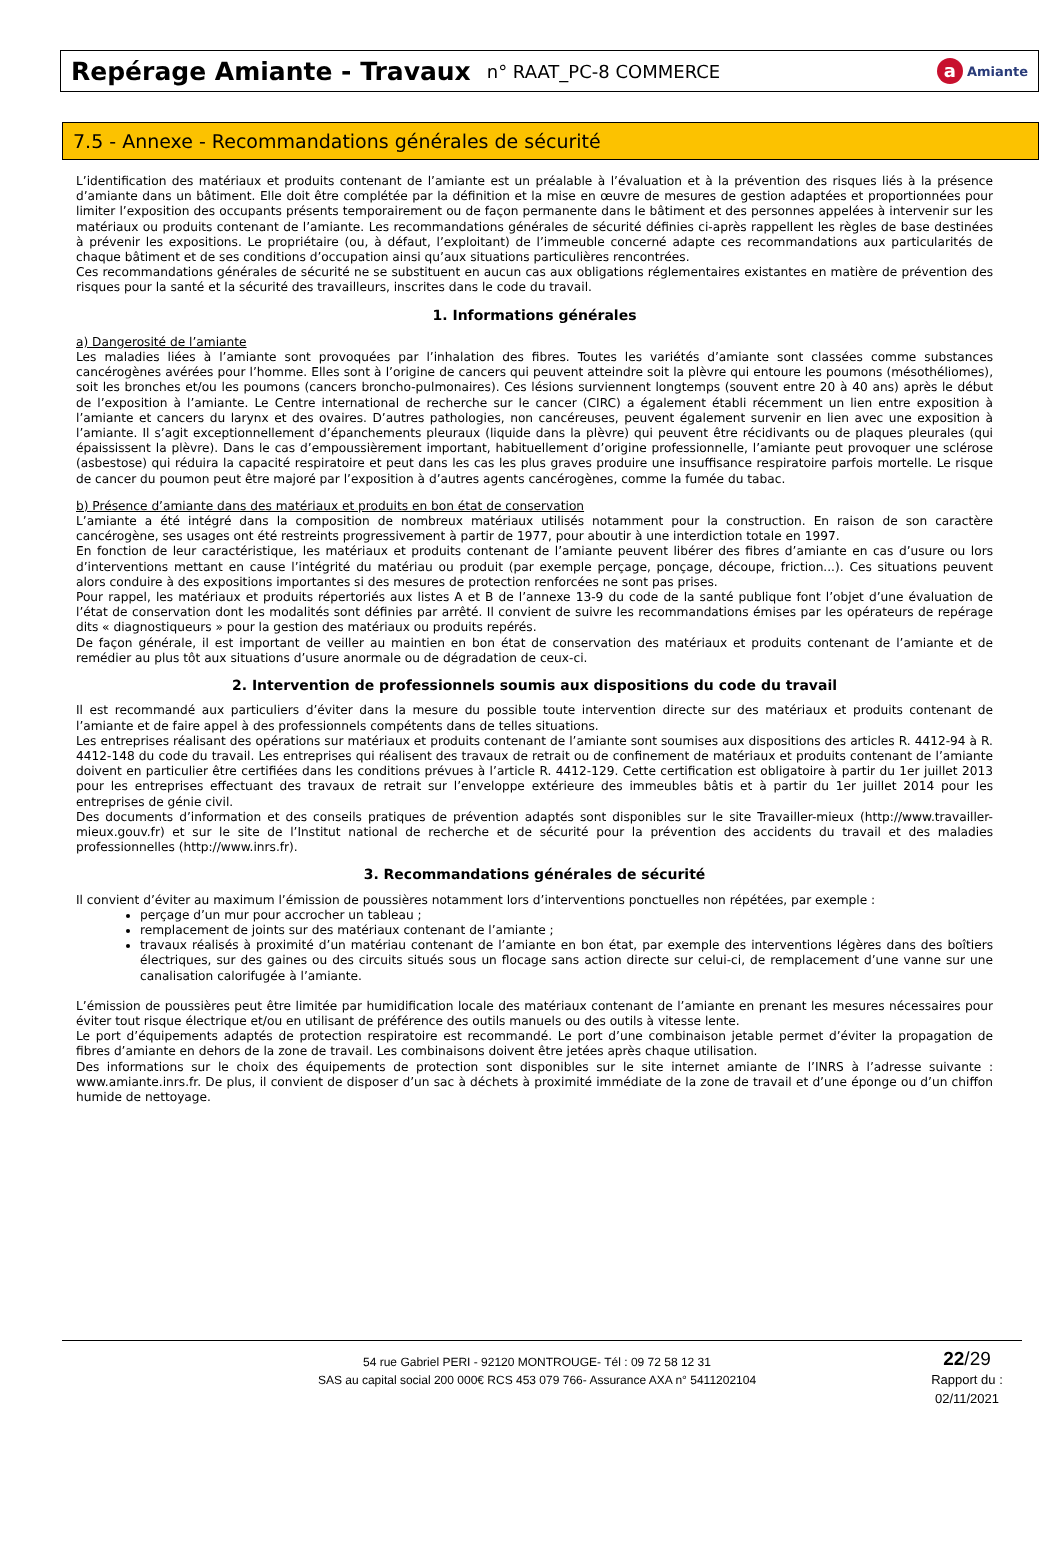Repérage Amiante - Travaux
n° RAAT_PC-8 COMMERCE
a Amiante
7.5 - Annexe - Recommandations générales de sécurité
L’identification des matériaux et produits contenant de l’amiante est un préalable à l’évaluation et à la prévention des risques liés à la présence d’amiante dans un bâtiment. Elle doit être complétée par la définition et la mise en œuvre de mesures de gestion adaptées et proportionnées pour limiter l’exposition des occupants présents temporairement ou de façon permanente dans le bâtiment et des personnes appelées à intervenir sur les matériaux ou produits contenant de l’amiante. Les recommandations générales de sécurité définies ci-après rappellent les règles de base destinées à prévenir les expositions. Le propriétaire (ou, à défaut, l’exploitant) de l’immeuble concerné adapte ces recommandations aux particularités de chaque bâtiment et de ses conditions d’occupation ainsi qu’aux situations particulières rencontrées.
Ces recommandations générales de sécurité ne se substituent en aucun cas aux obligations réglementaires existantes en matière de prévention des risques pour la santé et la sécurité des travailleurs, inscrites dans le code du travail.
1. Informations générales
a) Dangerosité de l’amiante
Les maladies liées à l’amiante sont provoquées par l’inhalation des fibres. Toutes les variétés d’amiante sont classées comme substances cancérogènes avérées pour l’homme. Elles sont à l’origine de cancers qui peuvent atteindre soit la plèvre qui entoure les poumons (mésothéliomes), soit les bronches et/ou les poumons (cancers broncho-pulmonaires). Ces lésions surviennent longtemps (souvent entre 20 à 40 ans) après le début de l’exposition à l’amiante. Le Centre international de recherche sur le cancer (CIRC) a également établi récemment un lien entre exposition à l’amiante et cancers du larynx et des ovaires. D’autres pathologies, non cancéreuses, peuvent également survenir en lien avec une exposition à l’amiante. Il s’agit exceptionnellement d’épanchements pleuraux (liquide dans la plèvre) qui peuvent être récidivants ou de plaques pleurales (qui épaississent la plèvre). Dans le cas d’empoussièrement important, habituellement d’origine professionnelle, l’amiante peut provoquer une sclérose (asbestose) qui réduira la capacité respiratoire et peut dans les cas les plus graves produire une insuffisance respiratoire parfois mortelle. Le risque de cancer du poumon peut être majoré par l’exposition à d’autres agents cancérogènes, comme la fumée du tabac.
b) Présence d’amiante dans des matériaux et produits en bon état de conservation
L’amiante a été intégré dans la composition de nombreux matériaux utilisés notamment pour la construction. En raison de son caractère cancérogène, ses usages ont été restreints progressivement à partir de 1977, pour aboutir à une interdiction totale en 1997.
En fonction de leur caractéristique, les matériaux et produits contenant de l’amiante peuvent libérer des fibres d’amiante en cas d’usure ou lors d’interventions mettant en cause l’intégrité du matériau ou produit (par exemple perçage, ponçage, découpe, friction...). Ces situations peuvent alors conduire à des expositions importantes si des mesures de protection renforcées ne sont pas prises.
Pour rappel, les matériaux et produits répertoriés aux listes A et B de l’annexe 13-9 du code de la santé publique font l’objet d’une évaluation de l’état de conservation dont les modalités sont définies par arrêté. Il convient de suivre les recommandations émises par les opérateurs de repérage dits « diagnostiqueurs » pour la gestion des matériaux ou produits repérés.
De façon générale, il est important de veiller au maintien en bon état de conservation des matériaux et produits contenant de l’amiante et de remédier au plus tôt aux situations d’usure anormale ou de dégradation de ceux-ci.
2. Intervention de professionnels soumis aux dispositions du code du travail
Il est recommandé aux particuliers d’éviter dans la mesure du possible toute intervention directe sur des matériaux et produits contenant de l’amiante et de faire appel à des professionnels compétents dans de telles situations.
Les entreprises réalisant des opérations sur matériaux et produits contenant de l’amiante sont soumises aux dispositions des articles R. 4412-94 à R. 4412-148 du code du travail. Les entreprises qui réalisent des travaux de retrait ou de confinement de matériaux et produits contenant de l’amiante doivent en particulier être certifiées dans les conditions prévues à l’article R. 4412-129. Cette certification est obligatoire à partir du 1er juillet 2013 pour les entreprises effectuant des travaux de retrait sur l’enveloppe extérieure des immeubles bâtis et à partir du 1er juillet 2014 pour les entreprises de génie civil.
Des documents d’information et des conseils pratiques de prévention adaptés sont disponibles sur le site Travailler-mieux (http://www.travailler-mieux.gouv.fr) et sur le site de l’Institut national de recherche et de sécurité pour la prévention des accidents du travail et des maladies professionnelles (http://www.inrs.fr).
3. Recommandations générales de sécurité
Il convient d’éviter au maximum l’émission de poussières notamment lors d’interventions ponctuelles non répétées, par exemple :
perçage d’un mur pour accrocher un tableau ;
remplacement de joints sur des matériaux contenant de l’amiante ;
travaux réalisés à proximité d’un matériau contenant de l’amiante en bon état, par exemple des interventions légères dans des boîtiers électriques, sur des gaines ou des circuits situés sous un flocage sans action directe sur celui-ci, de remplacement d’une vanne sur une canalisation calorifugée à l’amiante.
L’émission de poussières peut être limitée par humidification locale des matériaux contenant de l’amiante en prenant les mesures nécessaires pour éviter tout risque électrique et/ou en utilisant de préférence des outils manuels ou des outils à vitesse lente.
Le port d’équipements adaptés de protection respiratoire est recommandé. Le port d’une combinaison jetable permet d’éviter la propagation de fibres d’amiante en dehors de la zone de travail. Les combinaisons doivent être jetées après chaque utilisation.
Des informations sur le choix des équipements de protection sont disponibles sur le site internet amiante de l’INRS à l’adresse suivante : www.amiante.inrs.fr. De plus, il convient de disposer d’un sac à déchets à proximité immédiate de la zone de travail et d’une éponge ou d’un chiffon humide de nettoyage.
54 rue Gabriel PERI - 92120 MONTROUGE- Tél : 09 72 58 12 31
SAS au capital social 200 000€ RCS 453 079 766- Assurance AXA n° 5411202104
22/29
Rapport du :
02/11/2021